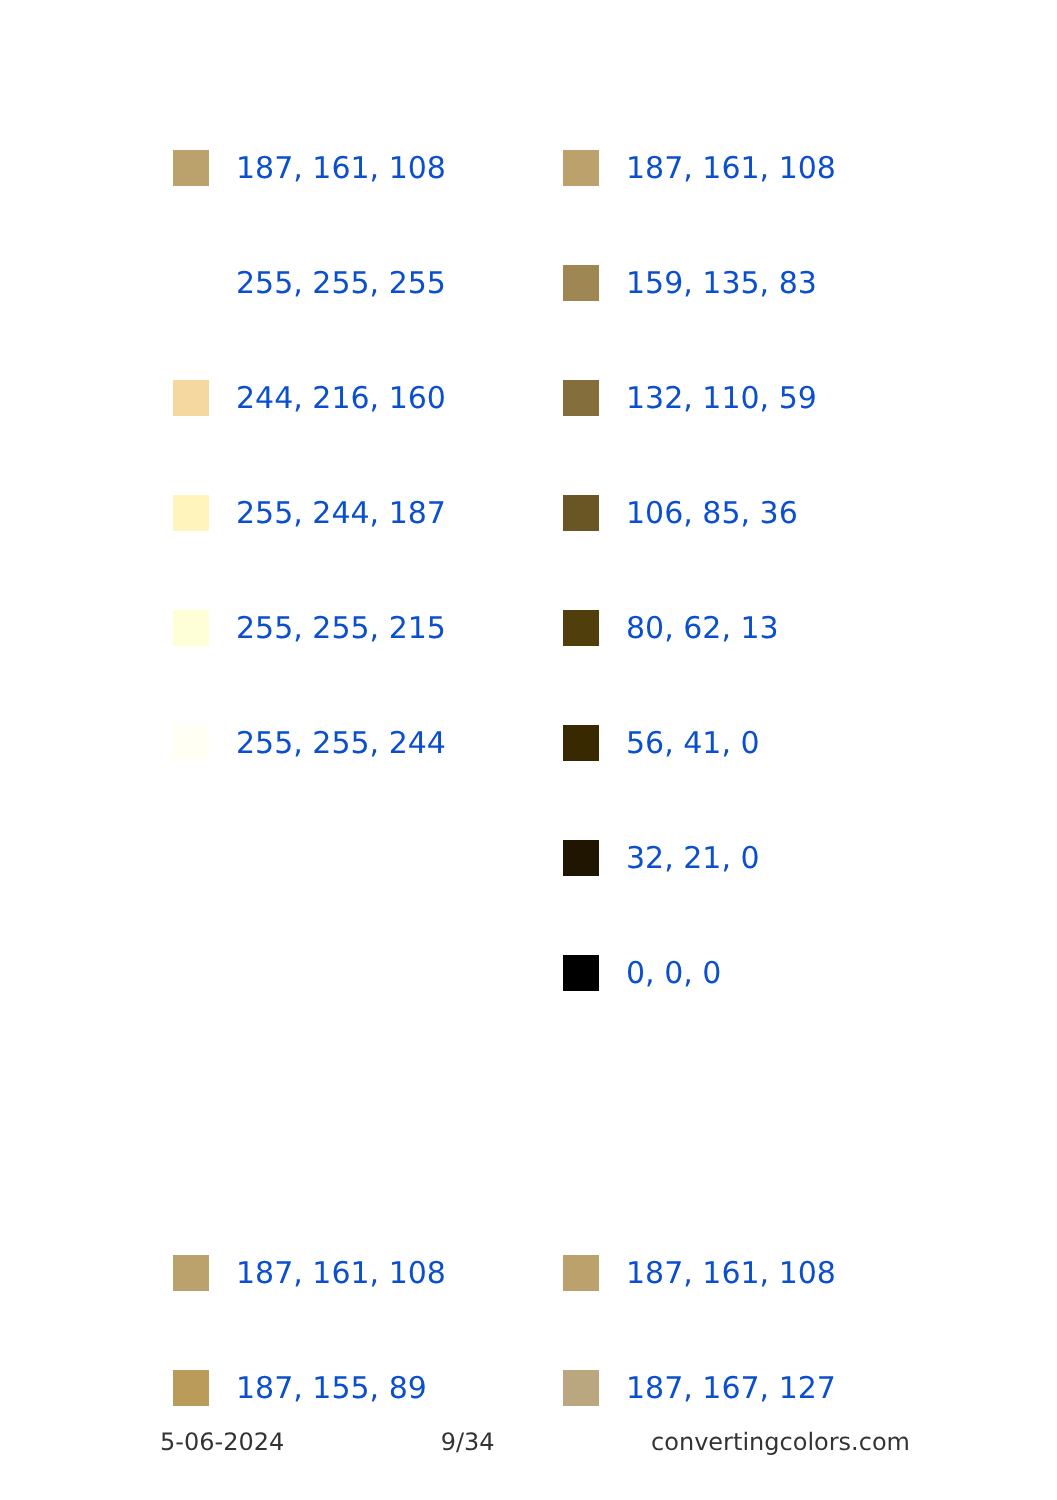187, 161, 108 187, 161, 108
255, 255, 255 159, 135, 83
244, 216, 160 132, 110, 59
255, 244, 187 106, 85, 36
255, 255, 215 80, 62, 13
255, 255, 244 56, 41, 0
32, 21, 0
0, 0, 0
187, 161, 108 187, 161, 108
187, 155, 89 187, 167, 127
5-06-2024 9/34 convertingcolors.com